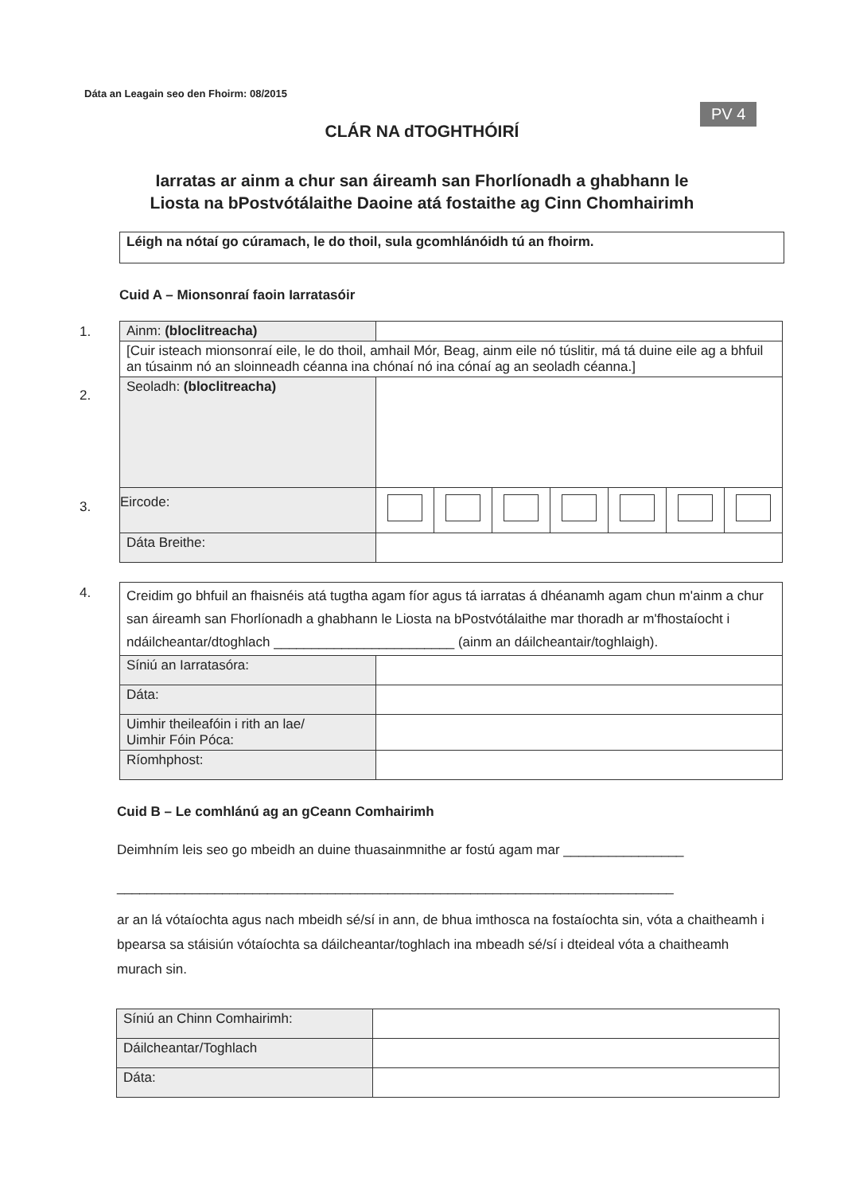Dáta an Leagain seo den Fhoirm: 08/2015
PV 4
CLÁR NA dTOGHTHÓIRÍ
Iarratas ar ainm a chur san áireamh san Fhorlíonadh a ghabhann le
Liosta na bPostvótálaithe Daoine atá fostaithe ag Cinn Chomhairimh
Léigh na nótaí go cúramach, le do thoil, sula gcomhlánóidh tú an fhoirm.
Cuid A – Mionsonraí faoin Iarratasóir
1.
2.
3.
| Ainm: (bloclitreacha) | | | | | | | |
| [Cuir isteach mionsonraí eile, le do thoil, amhail Mór, Beag, ainm eile nó túslitir, má tá duine eile ag a bhfuil an túsainm nó an sloinneadh céanna ina chónaí nó ina cónaí ag an seoladh céanna.] | | | | | | | |
| Seoladh: (bloclitreacha) | | | | | | | |
| Eircode: | | | | | | | |
| Dáta Breithe: | | | | | | | |
4.
| Creidim go bhfuil an fhaisnéis atá tugtha agam fíor agus tá iarratas á dhéanamh agam chun m'ainm a chur san áireamh san Fhorlíonadh a ghabhann le Liosta na bPostvótálaithe mar thoradh ar m'fhostaíocht i ndáilcheantar/dtoghlach ________________________ (ainm an dáilcheantair/toghlaigh). | |
| Síniú an Iarratasóra: | |
| Dáta: | |
| Uimhir theileafóin i rith an lae/ Uimhir Fóin Póca: | |
| Ríomhphost: | |
Cuid B – Le comhlánú ag an gCeann Comhairimh
Deimhním leis seo go mbeidh an duine thuasainmnithe ar fostú agam mar ________________
__________________________________________________________________________
ar an lá vótaíochta agus nach mbeidh sé/sí in ann, de bhua imthosca na fostaíochta sin, vóta a chaitheamh i bpearsa sa stáisiún vótaíochta sa dáilcheantar/toghlach ina mbeadh sé/sí i dteideal vóta a chaitheamh murach sin.
| Síniú an Chinn Comhairimh: | |
| Dáilcheantar/Toghlach | |
| Dáta: | |